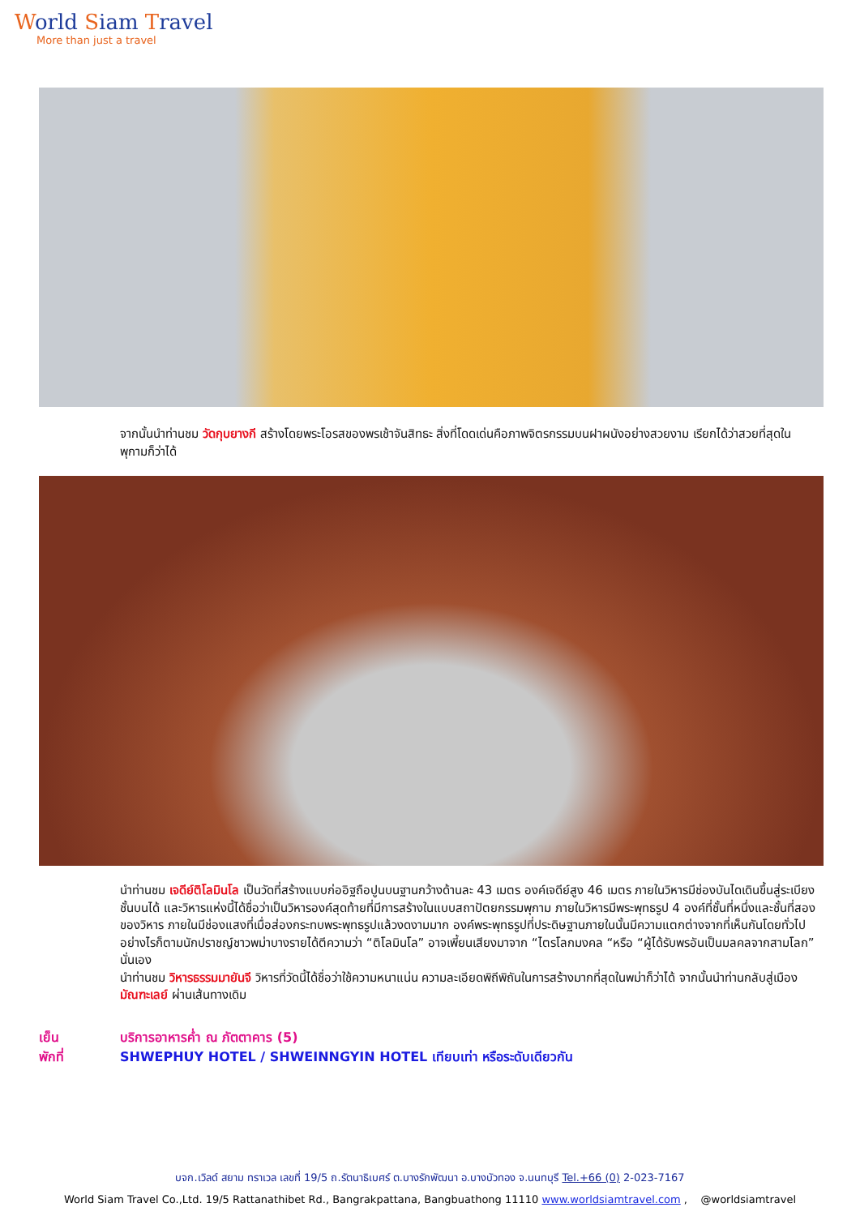World Siam Travel
More than just a travel
จากนั้นนำท่านชม วัดกุบยางกี สร้างโดยพระโอรสของพรเช้าจันสิทธะ สิ่งที่โดดเด่นคือภาพจิตรกรรมบนฝาผนังอย่างสวยงาม เรียกได้ว่าสวยที่สุดในพุกามก็ว่าได้
นำท่านชม เจดีย์ติโลมินโล เป็นวัดที่สร้างแบบก่ออิฐถือปูนบนฐานกว้างด้านละ 43 เมตร องค์เจดีย์สูง 46 เมตร ภายในวิหารมีช่องบันไดเดินขึ้นสู่ระเบียงชั้นบนได้ และวิหารแห่งนี้ได้ชื่อว่าเป็นวิหารองค์สุดท้ายที่มีการสร้างในแบบสถาปัตยกรรมพุกาม ภายในวิหารมีพระพุทธรูป 4 องค์ที่ชั้นที่หนึ่งและชั้นที่สองของวิหาร ภายในมีช่องแสงที่เมื่อส่องกระทบพระพุทธรูปแล้วงดงามมาก องค์พระพุทธรูปที่ประดิษฐานภายในนั้นมีความแตกต่างจากที่เห็นกันโดยทั่วไป อย่างไรก็ตามนักปราชญ์ชาวพม่าบางรายได้ตีความว่า “ติโลมินโล” อาจเพี้ยนเสียงมาจาก “ไตรโลกมงคล “หรือ “ผู้ได้รับพรอันเป็นมลคลจากสามโลก” นั่นเอง
นำท่านชม วิหารธรรมมายันจี วิหารที่วัดนี้ได้ชื่อว่าใช้ความหนาแน่น ความละเอียดพิถีพิถันในการสร้างมากที่สุดในพม่าก็ว่าได้ จากนั้นนำท่านกลับสู่เมือง มัณฑะเลย์ ผ่านเส้นทางเดิม
เย็น บริการอาหารค่ำ ณ ภัตตาคาร (5)
พักที่ SHWEPHUY HOTEL / SHWEINNGYIN HOTEL เทียบเท่า หรือระดับเดียวกัน
บจก.เวิลด์ สยาม ทราเวล เลขที่ 19/5 ถ.รัตนาธิเบศร์ ต.บางรักพัฒนา อ.บางบัวทอง จ.นนทบุรี Tel.+66 (0) 2-023-7167
World Siam Travel Co.,Ltd. 19/5 Rattanathibet Rd., Bangrakpattana, Bangbuathong 11110 www.worldsiamtravel.com , @worldsiamtravel